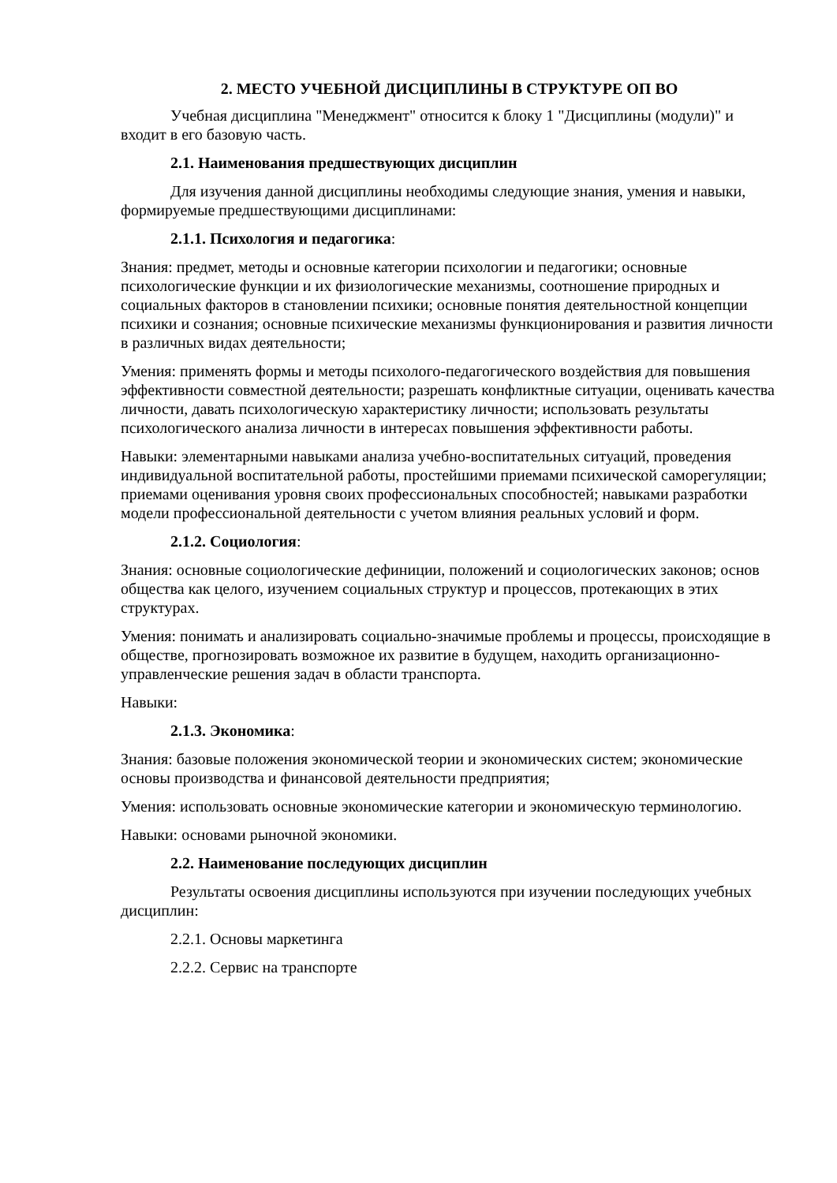2. МЕСТО УЧЕБНОЙ ДИСЦИПЛИНЫ В СТРУКТУРЕ ОП ВО
Учебная дисциплина "Менеджмент" относится к блоку 1 "Дисциплины (модули)" и входит в его базовую часть.
2.1. Наименования предшествующих дисциплин
Для изучения данной дисциплины необходимы следующие знания, умения и навыки, формируемые предшествующими дисциплинами:
2.1.1. Психология и педагогика:
Знания: предмет, методы и основные категории психологии и педагогики; основные психологические функции и их физиологические механизмы, соотношение природных и социальных факторов в становлении психики; основные понятия деятельностной концепции психики и сознания; основные психические механизмы функционирования и развития личности в различных видах деятельности;
Умения: применять формы и методы психолого-педагогического воздействия для повышения эффективности совместной деятельности; разрешать конфликтные ситуации, оценивать качества личности, давать психологическую характеристику личности; использовать результаты психологического анализа личности в интересах повышения эффективности работы.
Навыки: элементарными навыками анализа учебно-воспитательных ситуаций, проведения индивидуальной воспитательной работы, простейшими приемами психической саморегуляции; приемами оценивания уровня своих профессиональных способностей; навыками разработки модели профессиональной деятельности с учетом влияния реальных условий и форм.
2.1.2. Социология:
Знания: основные социологические дефиниции, положений и социологических законов; основ общества как целого, изучением социальных структур и процессов, протекающих в этих структурах.
Умения: понимать и анализировать социально-значимые проблемы и процессы, происходящие в обществе, прогнозировать возможное их развитие в будущем, находить организационно-управленческие решения задач в области транспорта.
Навыки:
2.1.3. Экономика:
Знания: базовые положения экономической теории и экономических систем; экономические основы производства и финансовой деятельности предприятия;
Умения: использовать основные экономические категории и экономическую терминологию.
Навыки: основами рыночной экономики.
2.2. Наименование последующих дисциплин
Результаты освоения дисциплины используются при изучении последующих учебных дисциплин:
2.2.1. Основы маркетинга
2.2.2. Сервис на транспорте